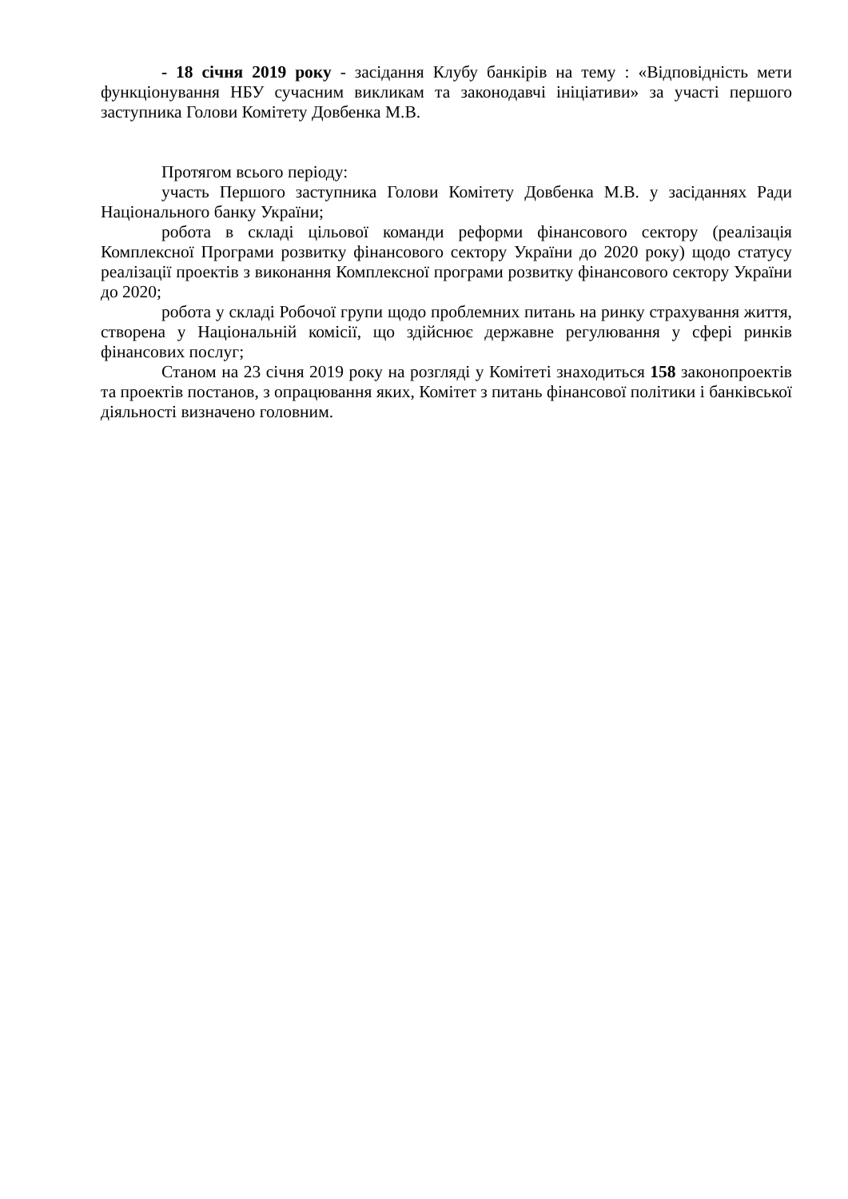- 18 січня 2019 року - засідання Клубу банкірів на тему : «Відповідність мети функціонування НБУ сучасним викликам та законодавчі ініціативи» за участі першого заступника Голови Комітету Довбенка М.В.
Протягом всього періоду:
участь Першого заступника Голови Комітету Довбенка М.В. у засіданнях Ради Національного банку України;
робота в складі цільової команди реформи фінансового сектору (реалізація Комплексної Програми розвитку фінансового сектору України до 2020 року) щодо статусу реалізації проектів з виконання Комплексної програми розвитку фінансового сектору України до 2020;
робота у складі Робочої групи щодо проблемних питань на ринку страхування життя, створена у Національній комісії, що здійснює державне регулювання у сфері ринків фінансових послуг;
Станом на 23 січня 2019 року на розгляді у Комітеті знаходиться 158 законопроектів та проектів постанов, з опрацювання яких, Комітет з питань фінансової політики і банківської діяльності визначено головним.